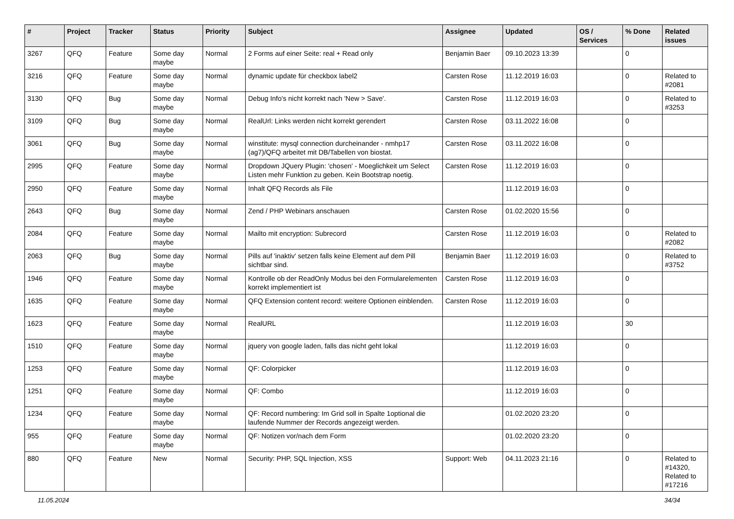| # | Project | Tracker | Status | Priority | Subject | Assignee | Updated | OS / Services | % Done | Related issues |
| --- | --- | --- | --- | --- | --- | --- | --- | --- | --- | --- |
| 3267 | QFQ | Feature | Some day maybe | Normal | 2 Forms auf einer Seite: real + Read only | Benjamin Baer | 09.10.2023 13:39 | | 0 | |
| 3216 | QFQ | Feature | Some day maybe | Normal | dynamic update für checkbox label2 | Carsten Rose | 11.12.2019 16:03 | | 0 | Related to #2081 |
| 3130 | QFQ | Bug | Some day maybe | Normal | Debug Info's nicht korrekt nach 'New > Save'. | Carsten Rose | 11.12.2019 16:03 | | 0 | Related to #3253 |
| 3109 | QFQ | Bug | Some day maybe | Normal | RealUrl: Links werden nicht korrekt gerendert | Carsten Rose | 03.11.2022 16:08 | | 0 | |
| 3061 | QFQ | Bug | Some day maybe | Normal | winstitute: mysql connection durcheinander - nmhp17 (ag7)/QFQ arbeitet mit DB/Tabellen von biostat. | Carsten Rose | 03.11.2022 16:08 | | 0 | |
| 2995 | QFQ | Feature | Some day maybe | Normal | Dropdown JQuery Plugin: 'chosen' - Moeglichkeit um Select Listen mehr Funktion zu geben. Kein Bootstrap noetig. | Carsten Rose | 11.12.2019 16:03 | | 0 | |
| 2950 | QFQ | Feature | Some day maybe | Normal | Inhalt QFQ Records als File | | 11.12.2019 16:03 | | 0 | |
| 2643 | QFQ | Bug | Some day maybe | Normal | Zend / PHP Webinars anschauen | Carsten Rose | 01.02.2020 15:56 | | 0 | |
| 2084 | QFQ | Feature | Some day maybe | Normal | Mailto mit encryption: Subrecord | Carsten Rose | 11.12.2019 16:03 | | 0 | Related to #2082 |
| 2063 | QFQ | Bug | Some day maybe | Normal | Pills auf 'inaktiv' setzen falls keine Element auf dem Pill sichtbar sind. | Benjamin Baer | 11.12.2019 16:03 | | 0 | Related to #3752 |
| 1946 | QFQ | Feature | Some day maybe | Normal | Kontrolle ob der ReadOnly Modus bei den Formularelementen korrekt implementiert ist | Carsten Rose | 11.12.2019 16:03 | | 0 | |
| 1635 | QFQ | Feature | Some day maybe | Normal | QFQ Extension content record: weitere Optionen einblenden. | Carsten Rose | 11.12.2019 16:03 | | 0 | |
| 1623 | QFQ | Feature | Some day maybe | Normal | RealURL | | 11.12.2019 16:03 | | 30 | |
| 1510 | QFQ | Feature | Some day maybe | Normal | jquery von google laden, falls das nicht geht lokal | | 11.12.2019 16:03 | | 0 | |
| 1253 | QFQ | Feature | Some day maybe | Normal | QF: Colorpicker | | 11.12.2019 16:03 | | 0 | |
| 1251 | QFQ | Feature | Some day maybe | Normal | QF: Combo | | 11.12.2019 16:03 | | 0 | |
| 1234 | QFQ | Feature | Some day maybe | Normal | QF: Record numbering: Im Grid soll in Spalte 1optional die laufende Nummer der Records angezeigt werden. | | 01.02.2020 23:20 | | 0 | |
| 955 | QFQ | Feature | Some day maybe | Normal | QF: Notizen vor/nach dem Form | | 01.02.2020 23:20 | | 0 | |
| 880 | QFQ | Feature | New | Normal | Security: PHP, SQL Injection, XSS | Support: Web | 04.11.2023 21:16 | | 0 | Related to #14320, Related to #17216 |
11.05.2024 34/34